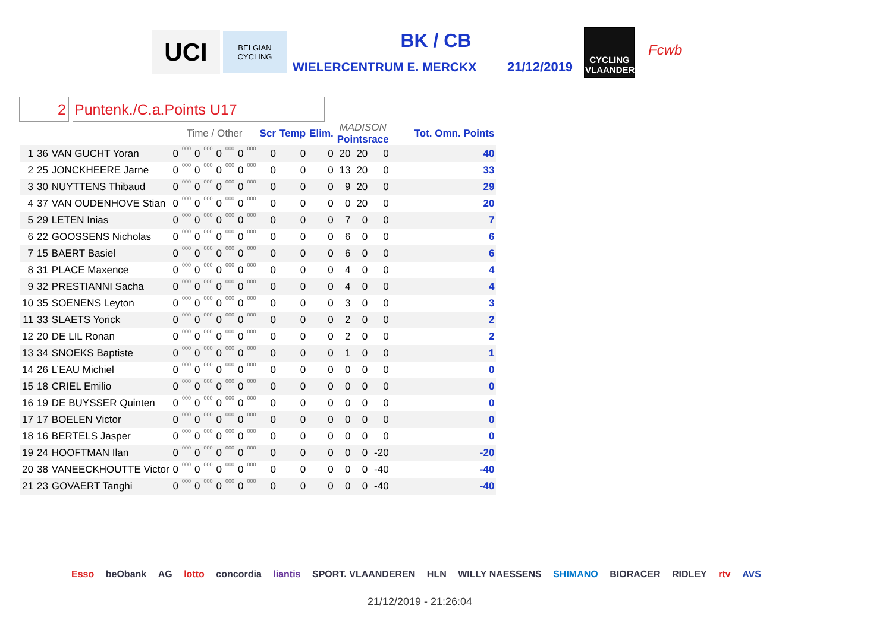UCI
BELGIAN CYCLING
BK / CB
WIELERCENTRUM E. MERCKX 21/12/2019
CYCLING VLAANDEREN
Fcwb
2 Puntenk./C.a.Points U17
| | | | Time / Other | | | | | | | | Scr | Temp | Elim. | MADISON Pointsrace | | | Tot. Omn. Points |
| --- | --- | --- | --- | --- | --- | --- | --- | --- | --- | --- | --- | --- | --- | --- | --- | --- | --- |
| 1 | 36 | VAN GUCHT Yoran | 0 | 000 | 0 | 000 | 0 | 000 | 0 | 000 | 0 | 0 | 0 | 20 | 20 | 0 | 40 |
| 2 | 25 | JONCKHEERE Jarne | 0 | 000 | 0 | 000 | 0 | 000 | 0 | 000 | 0 | 0 | 0 | 13 | 20 | 0 | 33 |
| 3 | 30 | NUYTTENS Thibaud | 0 | 000 | 0 | 000 | 0 | 000 | 0 | 000 | 0 | 0 | 0 | 9 | 20 | 0 | 29 |
| 4 | 37 | VAN OUDENHOVE Stian | 0 | 000 | 0 | 000 | 0 | 000 | 0 | 000 | 0 | 0 | 0 | 0 | 20 | 0 | 20 |
| 5 | 29 | LETEN Inias | 0 | 000 | 0 | 000 | 0 | 000 | 0 | 000 | 0 | 0 | 0 | 7 | 0 | 0 | 7 |
| 6 | 22 | GOOSSENS Nicholas | 0 | 000 | 0 | 000 | 0 | 000 | 0 | 000 | 0 | 0 | 0 | 6 | 0 | 0 | 6 |
| 7 | 15 | BAERT Basiel | 0 | 000 | 0 | 000 | 0 | 000 | 0 | 000 | 0 | 0 | 0 | 6 | 0 | 0 | 6 |
| 8 | 31 | PLACE Maxence | 0 | 000 | 0 | 000 | 0 | 000 | 0 | 000 | 0 | 0 | 0 | 4 | 0 | 0 | 4 |
| 9 | 32 | PRESTIANNI Sacha | 0 | 000 | 0 | 000 | 0 | 000 | 0 | 000 | 0 | 0 | 0 | 4 | 0 | 0 | 4 |
| 10 | 35 | SOENENS Leyton | 0 | 000 | 0 | 000 | 0 | 000 | 0 | 000 | 0 | 0 | 0 | 3 | 0 | 0 | 3 |
| 11 | 33 | SLAETS Yorick | 0 | 000 | 0 | 000 | 0 | 000 | 0 | 000 | 0 | 0 | 0 | 2 | 0 | 0 | 2 |
| 12 | 20 | DE LIL Ronan | 0 | 000 | 0 | 000 | 0 | 000 | 0 | 000 | 0 | 0 | 0 | 2 | 0 | 0 | 2 |
| 13 | 34 | SNOEKS Baptiste | 0 | 000 | 0 | 000 | 0 | 000 | 0 | 000 | 0 | 0 | 0 | 1 | 0 | 0 | 1 |
| 14 | 26 | L’EAU Michiel | 0 | 000 | 0 | 000 | 0 | 000 | 0 | 000 | 0 | 0 | 0 | 0 | 0 | 0 | 0 |
| 15 | 18 | CRIEL Emilio | 0 | 000 | 0 | 000 | 0 | 000 | 0 | 000 | 0 | 0 | 0 | 0 | 0 | 0 | 0 |
| 16 | 19 | DE BUYSSER Quinten | 0 | 000 | 0 | 000 | 0 | 000 | 0 | 000 | 0 | 0 | 0 | 0 | 0 | 0 | 0 |
| 17 | 17 | BOELEN Victor | 0 | 000 | 0 | 000 | 0 | 000 | 0 | 000 | 0 | 0 | 0 | 0 | 0 | 0 | 0 |
| 18 | 16 | BERTELS Jasper | 0 | 000 | 0 | 000 | 0 | 000 | 0 | 000 | 0 | 0 | 0 | 0 | 0 | 0 | 0 |
| 19 | 24 | HOOFTMAN Ilan | 0 | 000 | 0 | 000 | 0 | 000 | 0 | 000 | 0 | 0 | 0 | 0 | 0 | -20 | -20 |
| 20 | 38 | VANEECKHOUTTE Victor | 0 | 000 | 0 | 000 | 0 | 000 | 0 | 000 | 0 | 0 | 0 | 0 | 0 | -40 | -40 |
| 21 | 23 | GOVAERT Tanghi | 0 | 000 | 0 | 000 | 0 | 000 | 0 | 000 | 0 | 0 | 0 | 0 | 0 | -40 | -40 |
Esso beObank AG lotto concordia liantis SPORT. VLAANDEREN HLN WILLY NAESSENS SHIMANO BIORACER RIDLEY rtv AVS
21/12/2019 - 21:26:04